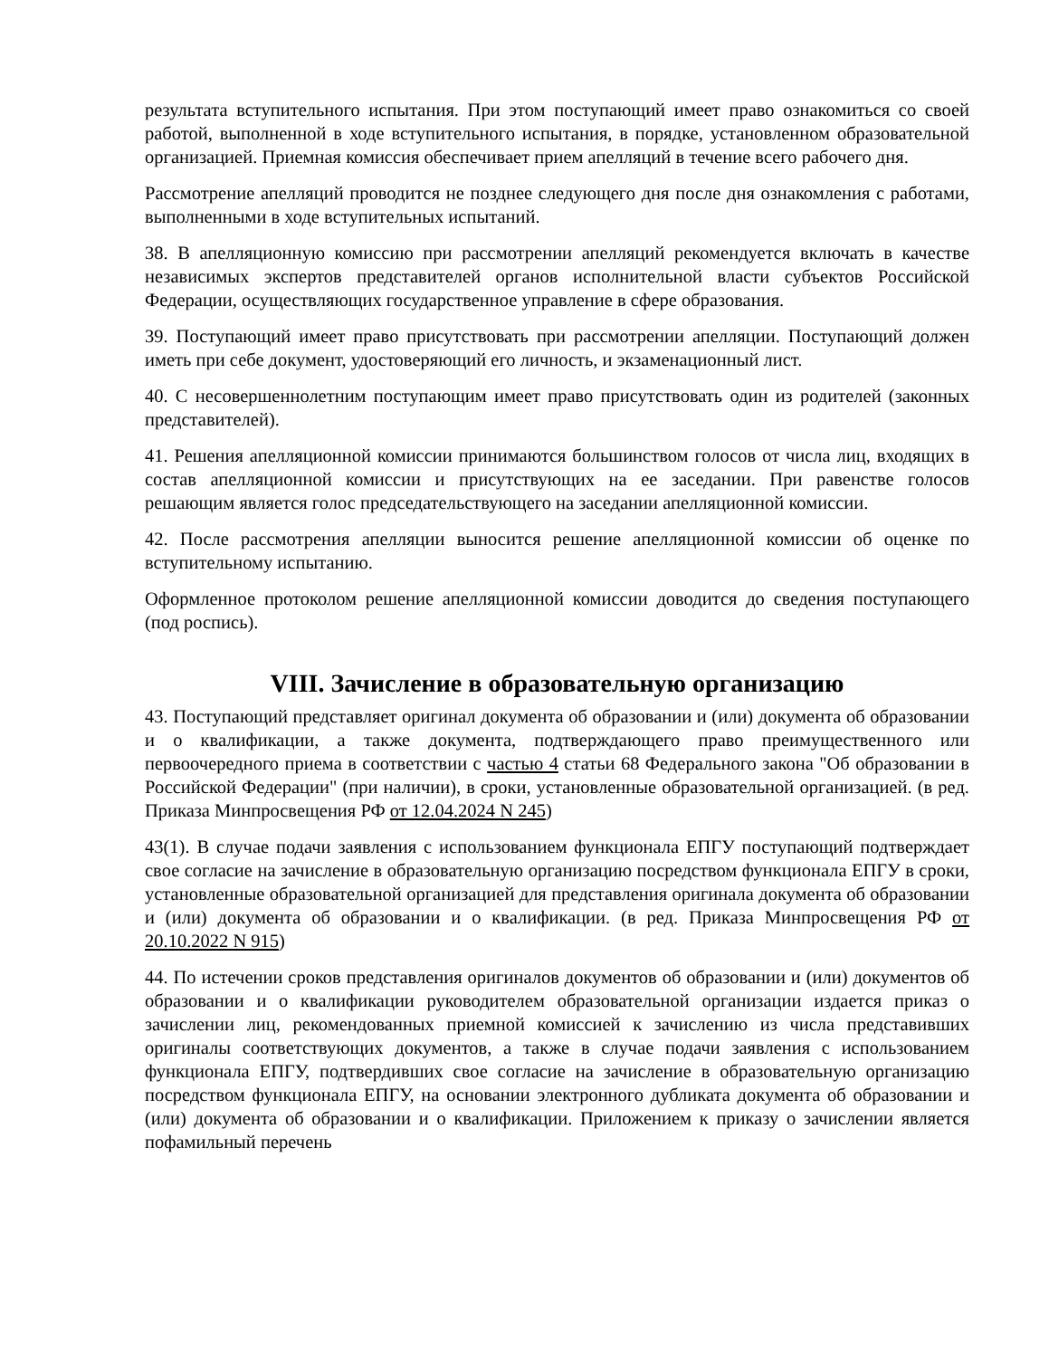результата вступительного испытания. При этом поступающий имеет право ознакомиться со своей работой, выполненной в ходе вступительного испытания, в порядке, установленном образовательной организацией. Приемная комиссия обеспечивает прием апелляций в течение всего рабочего дня.
Рассмотрение апелляций проводится не позднее следующего дня после дня ознакомления с работами, выполненными в ходе вступительных испытаний.
38. В апелляционную комиссию при рассмотрении апелляций рекомендуется включать в качестве независимых экспертов представителей органов исполнительной власти субъектов Российской Федерации, осуществляющих государственное управление в сфере образования.
39. Поступающий имеет право присутствовать при рассмотрении апелляции. Поступающий должен иметь при себе документ, удостоверяющий его личность, и экзаменационный лист.
40. С несовершеннолетним поступающим имеет право присутствовать один из родителей (законных представителей).
41. Решения апелляционной комиссии принимаются большинством голосов от числа лиц, входящих в состав апелляционной комиссии и присутствующих на ее заседании. При равенстве голосов решающим является голос председательствующего на заседании апелляционной комиссии.
42. После рассмотрения апелляции выносится решение апелляционной комиссии об оценке по вступительному испытанию.
Оформленное протоколом решение апелляционной комиссии доводится до сведения поступающего (под роспись).
VIII. Зачисление в образовательную организацию
43. Поступающий представляет оригинал документа об образовании и (или) документа об образовании и о квалификации, а также документа, подтверждающего право преимущественного или первоочередного приема в соответствии с частью 4 статьи 68 Федерального закона "Об образовании в Российской Федерации" (при наличии), в сроки, установленные образовательной организацией. (в ред. Приказа Минпросвещения РФ от 12.04.2024 N 245)
43(1). В случае подачи заявления с использованием функционала ЕПГУ поступающий подтверждает свое согласие на зачисление в образовательную организацию посредством функционала ЕПГУ в сроки, установленные образовательной организацией для представления оригинала документа об образовании и (или) документа об образовании и о квалификации. (в ред. Приказа Минпросвещения РФ от 20.10.2022 N 915)
44. По истечении сроков представления оригиналов документов об образовании и (или) документов об образовании и о квалификации руководителем образовательной организации издается приказ о зачислении лиц, рекомендованных приемной комиссией к зачислению из числа представивших оригиналы соответствующих документов, а также в случае подачи заявления с использованием функционала ЕПГУ, подтвердивших свое согласие на зачисление в образовательную организацию посредством функционала ЕПГУ, на основании электронного дубликата документа об образовании и (или) документа об образовании и о квалификации. Приложением к приказу о зачислении является пофамильный перечень